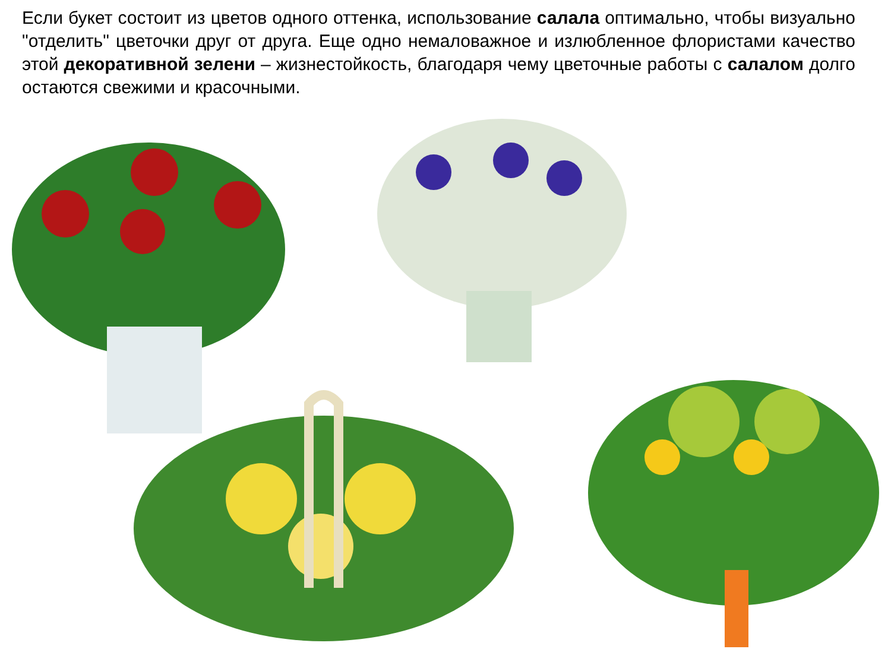Если букет состоит из цветов одного оттенка, использование салала оптимально, чтобы визуально "отделить" цветочки друг от друга. Еще одно немаловажное и излюбленное флористами качество этой декоративной зелени – жизнестойкость, благодаря чему цветочные работы с салалом долго остаются свежими и красочными.